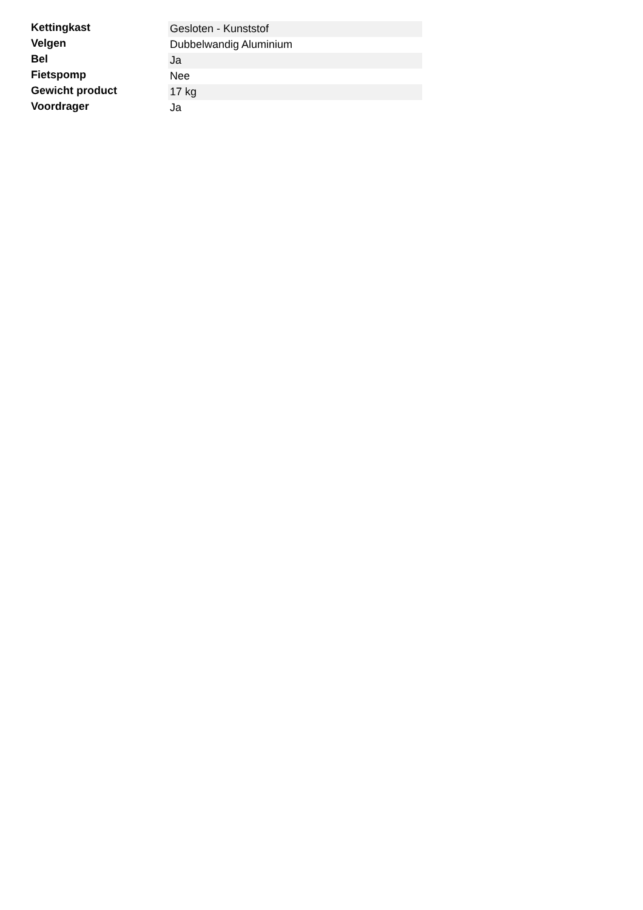| Kettingkast | Gesloten - Kunststof |
| Velgen | Dubbelwandig Aluminium |
| Bel | Ja |
| Fietspomp | Nee |
| Gewicht product | 17 kg |
| Voordrager | Ja |